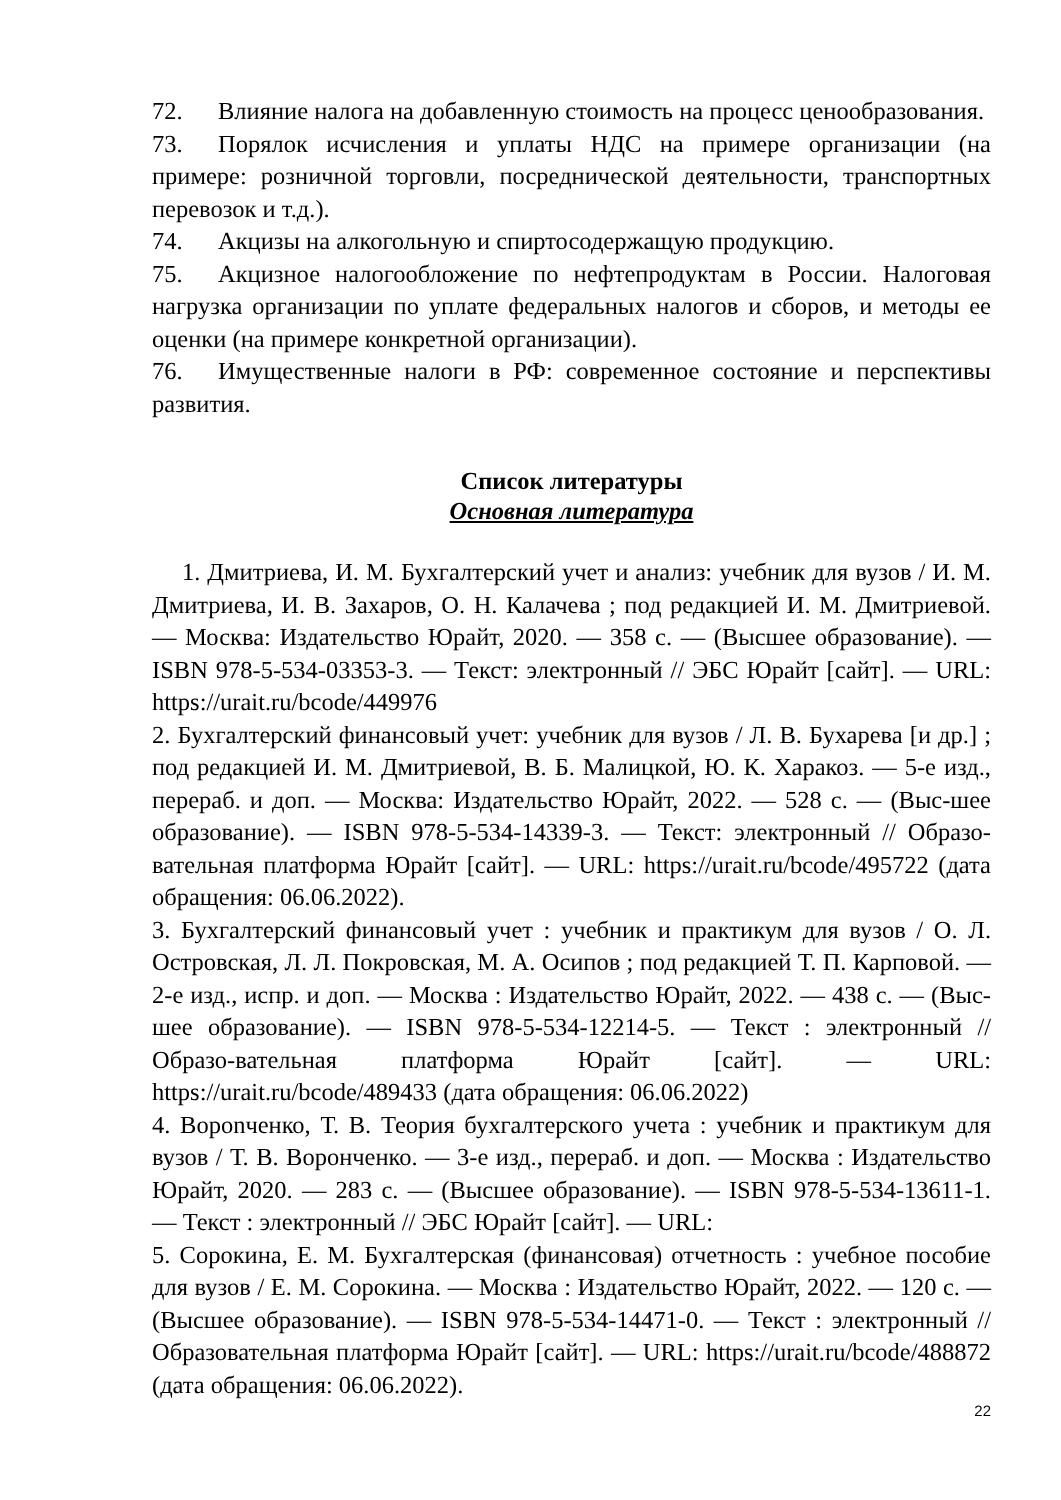72. Влияние налога на добавленную стоимость на процесс ценообразования.
73. Порялок исчисления и уплаты НДС на примере организации (на примере: розничной торговли, посреднической деятельности, транспортных перевозок и т.д.).
74. Акцизы на алкогольную и спиртосодержащую продукцию.
75. Акцизное налогообложение по нефтепродуктам в России. Налоговая нагрузка организации по уплате федеральных налогов и сборов, и методы ее оценки (на примере конкретной организации).
76. Имущественные налоги в РФ: современное состояние и перспективы развития.
Список литературы
Основная литература
1. Дмитриева, И. М. Бухгалтерский учет и анализ: учебник для вузов / И. М. Дмитриева, И. В. Захаров, О. Н. Калачева ; под редакцией И. М. Дмитриевой. — Москва: Издательство Юрайт, 2020. — 358 с. — (Высшее образование). — ISBN 978-5-534-03353-3. — Текст: электронный // ЭБС Юрайт [сайт]. — URL: https://urait.ru/bcode/449976
2. Бухгалтерский финансовый учет: учебник для вузов / Л. В. Бухарева [и др.] ; под редакцией И. М. Дмитриевой, В. Б. Малицкой, Ю. К. Харакоз. — 5-е изд., перераб. и доп. — Москва: Издательство Юрайт, 2022. — 528 с. — (Выс-шее образование). — ISBN 978-5-534-14339-3. — Текст: электронный // Образо-вательная платформа Юрайт [сайт]. — URL: https://urait.ru/bcode/495722 (дата обращения: 06.06.2022).
3. Бухгалтерский финансовый учет : учебник и практикум для вузов / О. Л. Островская, Л. Л. Покровская, М. А. Осипов ; под редакцией Т. П. Карповой. — 2-е изд., испр. и доп. — Москва : Издательство Юрайт, 2022. — 438 с. — (Выс-шее образование). — ISBN 978-5-534-12214-5. — Текст : электронный // Образо-вательная платформа Юрайт [сайт]. — URL: https://urait.ru/bcode/489433 (дата обращения: 06.06.2022)
4. Ворonченко, Т. В. Теория бухгалтерского учета : учебник и практикум для вузов / Т. В. Воронченко. — 3-е изд., перераб. и доп. — Москва : Издательство Юрайт, 2020. — 283 с. — (Высшее образование). — ISBN 978-5-534-13611-1. — Текст : электронный // ЭБС Юрайт [сайт]. — URL:
5. Сорокина, Е. М. Бухгалтерская (финансовая) отчетность : учебное пособие для вузов / Е. М. Сорокина. — Москва : Издательство Юрайт, 2022. — 120 с. — (Высшее образование). — ISBN 978-5-534-14471-0. — Текст : электронный // Образовательная платформа Юрайт [сайт]. — URL: https://urait.ru/bcode/488872 (дата обращения: 06.06.2022).
22